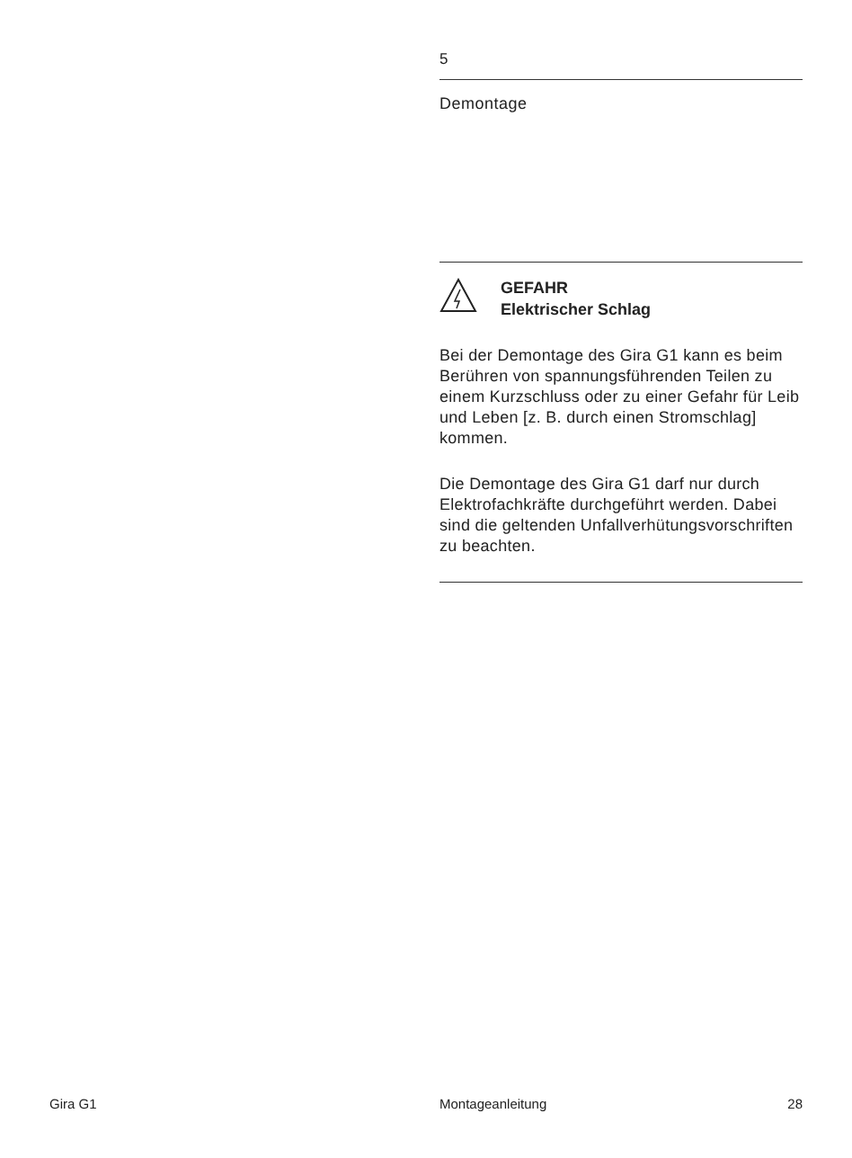5
Demontage
GEFAHR
Elektrischer Schlag
Bei der Demontage des Gira G1 kann es beim Berühren von spannungs­führenden Teilen zu einem Kurzschluss oder zu einer Gefahr für Leib und Leben [z. B. durch einen Stromschlag] kommen.
Die Demontage des Gira G1 darf nur durch Elektrofachkräfte durchgeführt werden. Dabei sind die geltenden Unfallverhütungsvorschriften zu be­achten.
Gira G1 Montageanleitung 28